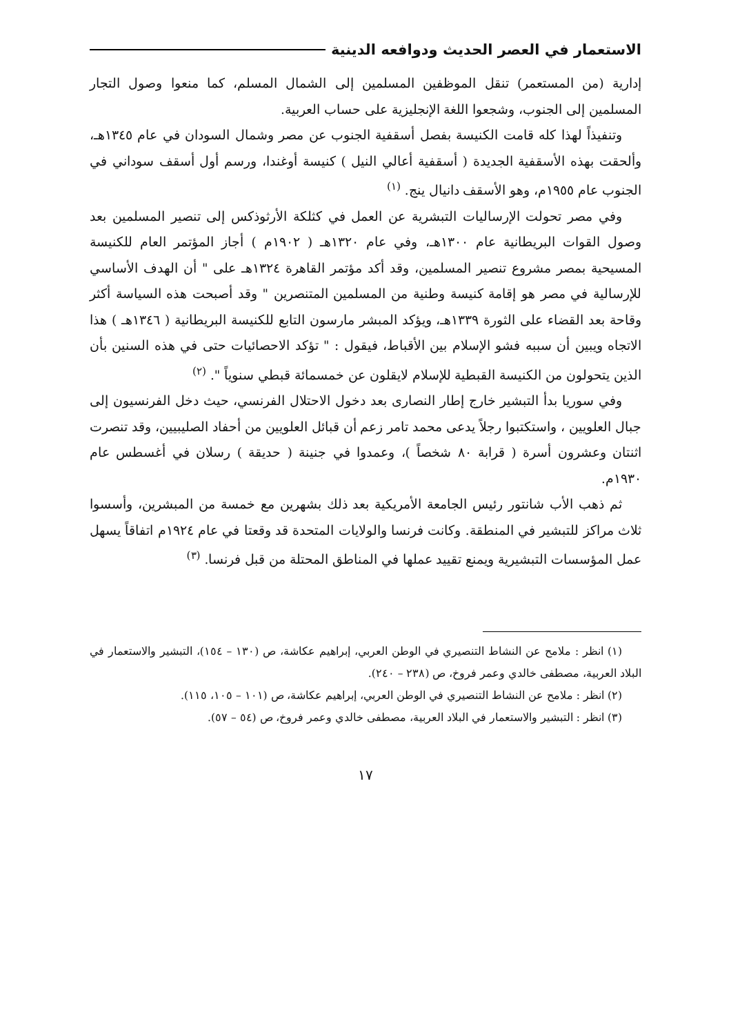الاستعمار في العصر الحديث ودوافعه الدينية
إدارية (من المستعمر) تنقل الموظفين المسلمين إلى الشمال المسلم، كما منعوا وصول التجار المسلمين إلى الجنوب، وشجعوا اللغة الإنجليزية على حساب العربية.
وتنفيذاً لهذا كله قامت الكنيسة بفصل أسقفية الجنوب عن مصر وشمال السودان في عام ١٣٤٥هـ، وألحقت بهذه الأسقفية الجديدة ( أسقفية أعالي النيل ) كنيسة أوغندا، ورسم أول أسقف سوداني في الجنوب عام ١٩٥٥م، وهو الأسقف دانيال ينج. <sup>(١)</sup>
وفي مصر تحولت الإرساليات التبشرية عن العمل في كثلكة الأرثوذكس إلى تنصير المسلمين بعد وصول القوات البريطانية عام ١٣٠٠هـ، وفي عام ١٣٢٠هـ ( ١٩٠٢م ) أجاز المؤتمر العام للكنيسة المسيحية بمصر مشروع تنصير المسلمين، وقد أكد مؤتمر القاهرة ١٣٢٤هـ على " أن الهدف الأساسي للإرسالية في مصر هو إقامة كنيسة وطنية من المسلمين المتنصرين " وقد أصبحت هذه السياسة أكثر وقاحة بعد القضاء على الثورة ١٣٣٩هـ، ويؤكد المبشر مارسون التابع للكنيسة البريطانية ( ١٣٤٦هـ ) هذا الاتجاه ويبين أن سببه فشو الإسلام بين الأقباط، فيقول : " تؤكد الاحصائيات حتى في هذه السنين بأن الذين يتحولون من الكنيسة القبطية للإسلام لايقلون عن خمسمائة قبطي سنوياً ". <sup>(٢)</sup>
وفي سوريا بدأ التبشير خارج إطار النصارى بعد دخول الاحتلال الفرنسي، حيث دخل الفرنسيون إلى جبال العلويين ، واستكتبوا رجلاً يدعى محمد تامر زعم أن قبائل العلويين من أحفاد الصليبيين، وقد تنصرت اثنتان وعشرون أسرة ( قرابة ٨٠ شخصاً )، وعمدوا في جنينة ( حديقة ) رسلان في أغسطس عام ١٩٣٠م.
ثم ذهب الأب شانتور رئيس الجامعة الأمريكية بعد ذلك بشهرين مع خمسة من المبشرين، وأسسوا ثلاث مراكز للتبشير في المنطقة. وكانت فرنسا والولايات المتحدة قد وقعتا في عام ١٩٢٤م اتفاقاً يسهل عمل المؤسسات التبشيرية ويمنع تقييد عملها في المناطق المحتلة من قبل فرنسا. <sup>(٣)</sup>
(١) انظر : ملامح عن النشاط التنصيري في الوطن العربي، إبراهيم عكاشة، ص (١٣٠ – ١٥٤)، التبشير والاستعمار في البلاد العربية، مصطفى خالدي وعمر فروخ، ص (٢٣٨ – ٢٤٠).
(٢) انظر : ملامح عن النشاط التنصيري في الوطن العربي، إبراهيم عكاشة، ص (١٠١ – ١٠٥، ١١٥).
(٣) انظر : التبشير والاستعمار في البلاد العربية، مصطفى خالدي وعمر فروخ، ص (٥٤ – ٥٧).
١٧